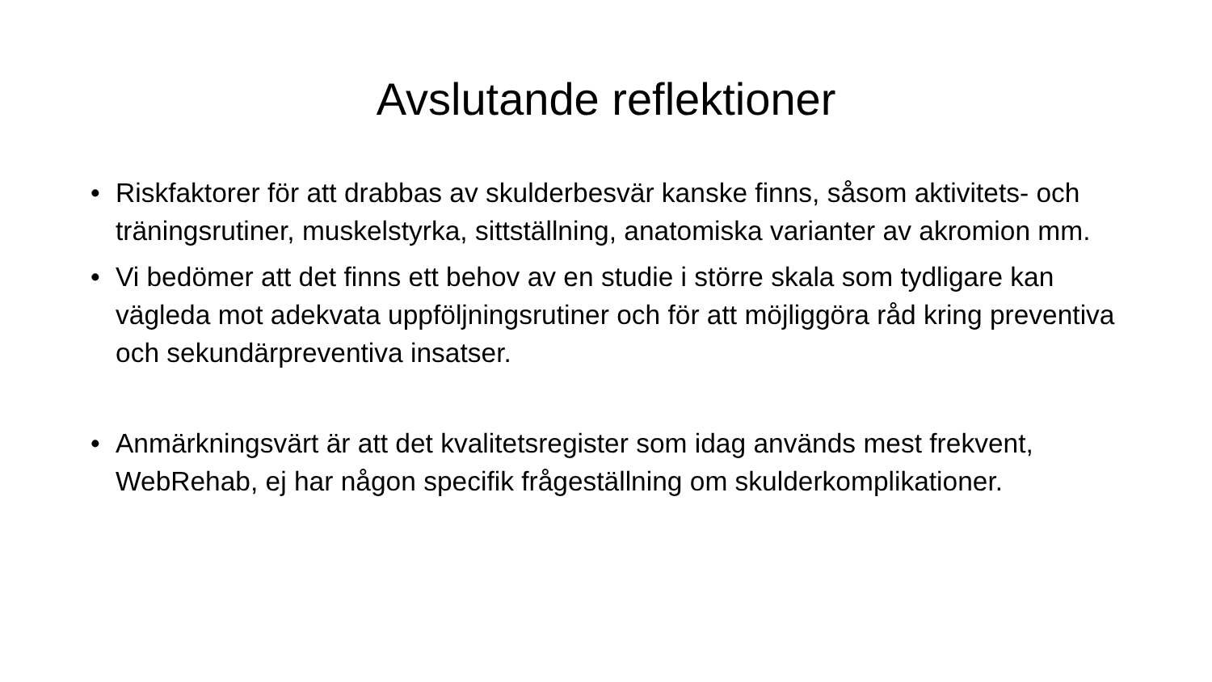Avslutande reflektioner
• Riskfaktorer för att drabbas av skulderbesvär kanske finns, såsom aktivitets- och träningsrutiner, muskelstyrka, sittställning, anatomiska varianter av akromion mm.
• Vi bedömer att det finns ett behov av en studie i större skala som tydligare kan vägleda mot adekvata uppföljningsrutiner och för att möjliggöra råd kring preventiva och sekundärpreventiva insatser.
• Anmärkningsvärt är att det kvalitetsregister som idag används mest frekvent, WebRehab, ej har någon specifik frågeställning om skulderkomplikationer.